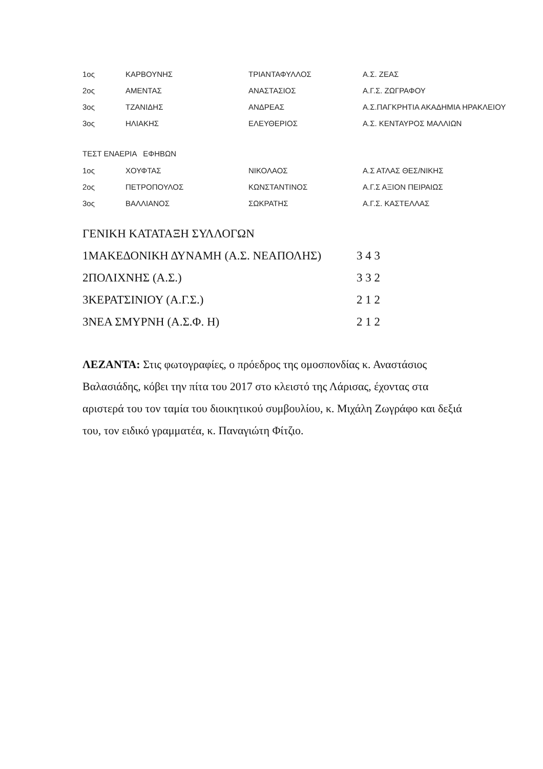| 1ος | ΚΑΡΒΟΥΝΗΣ | ΤΡΙΑΝΤΑΦΥΛΛΟΣ | Α.Σ. ΖΕΑΣ |
| 2ος | ΑΜΕΝΤΑΣ | ΑΝΑΣΤΑΣΙΟΣ | Α.Γ.Σ. ΖΩΓΡΑΦΟΥ |
| 3ος | ΤΖΑΝΙΔΗΣ | ΑΝΔΡΕΑΣ | Α.Σ.ΠΑΓΚΡΗΤΙΑ ΑΚΑΔΗΜΙΑ ΗΡΑΚΛΕΙΟΥ |
| 3ος | ΗΛΙΑΚΗΣ | ΕΛΕΥΘΕΡΙΟΣ | Α.Σ. ΚΕΝΤΑΥΡΟΣ ΜΑΛΛΙΩΝ |
ΤΕΣΤ ΕΝΑΕΡΙΑ ΕΦΗΒΩΝ
| 1ος | ΧΟΥΦΤΑΣ | ΝΙΚΟΛΑΟΣ | Α.Σ ΑΤΛΑΣ ΘΕΣ/ΝΙΚΗΣ |
| 2ος | ΠΕΤΡΟΠΟΥΛΟΣ | ΚΩΝΣΤΑΝΤΙΝΟΣ | Α.Γ.Σ ΑΞΙΟΝ ΠΕΙΡΑΙΩΣ |
| 3ος | ΒΑΛΛΙΑΝΟΣ | ΣΩΚΡΑΤΗΣ | Α.Γ.Σ. ΚΑΣΤΕΛΛΑΣ |
ΓΕΝΙΚΗ ΚΑΤΑΤΑΞΗ ΣΥΛΛΟΓΩΝ
| 1ΜΑΚΕΔΟΝΙΚΗ ΔΥΝΑΜΗ (Α.Σ. ΝΕΑΠΟΛΗΣ) | 3 4 3 |
| 2ΠΟΛΙΧΝΗΣ (Α.Σ.) | 3 3 2 |
| 3ΚΕΡΑΤΣΙΝΙΟΥ (Α.Γ.Σ.) | 2 1 2 |
| 3ΝΕΑ ΣΜΥΡΝΗ (Α.Σ.Φ. Η) | 2 1 2 |
ΛΕΖΑΝΤΑ: Στις φωτογραφίες, ο πρόεδρος της ομοσπονδίας κ. Αναστάσιος Βαλασιάδης, κόβει την πίτα του 2017 στο κλειστό της Λάρισας, έχοντας στα αριστερά του τον ταμία του διοικητικού συμβουλίου, κ. Μιχάλη Ζωγράφο και δεξιά του, τον ειδικό γραμματέα, κ. Παναγιώτη Φίτζιο.